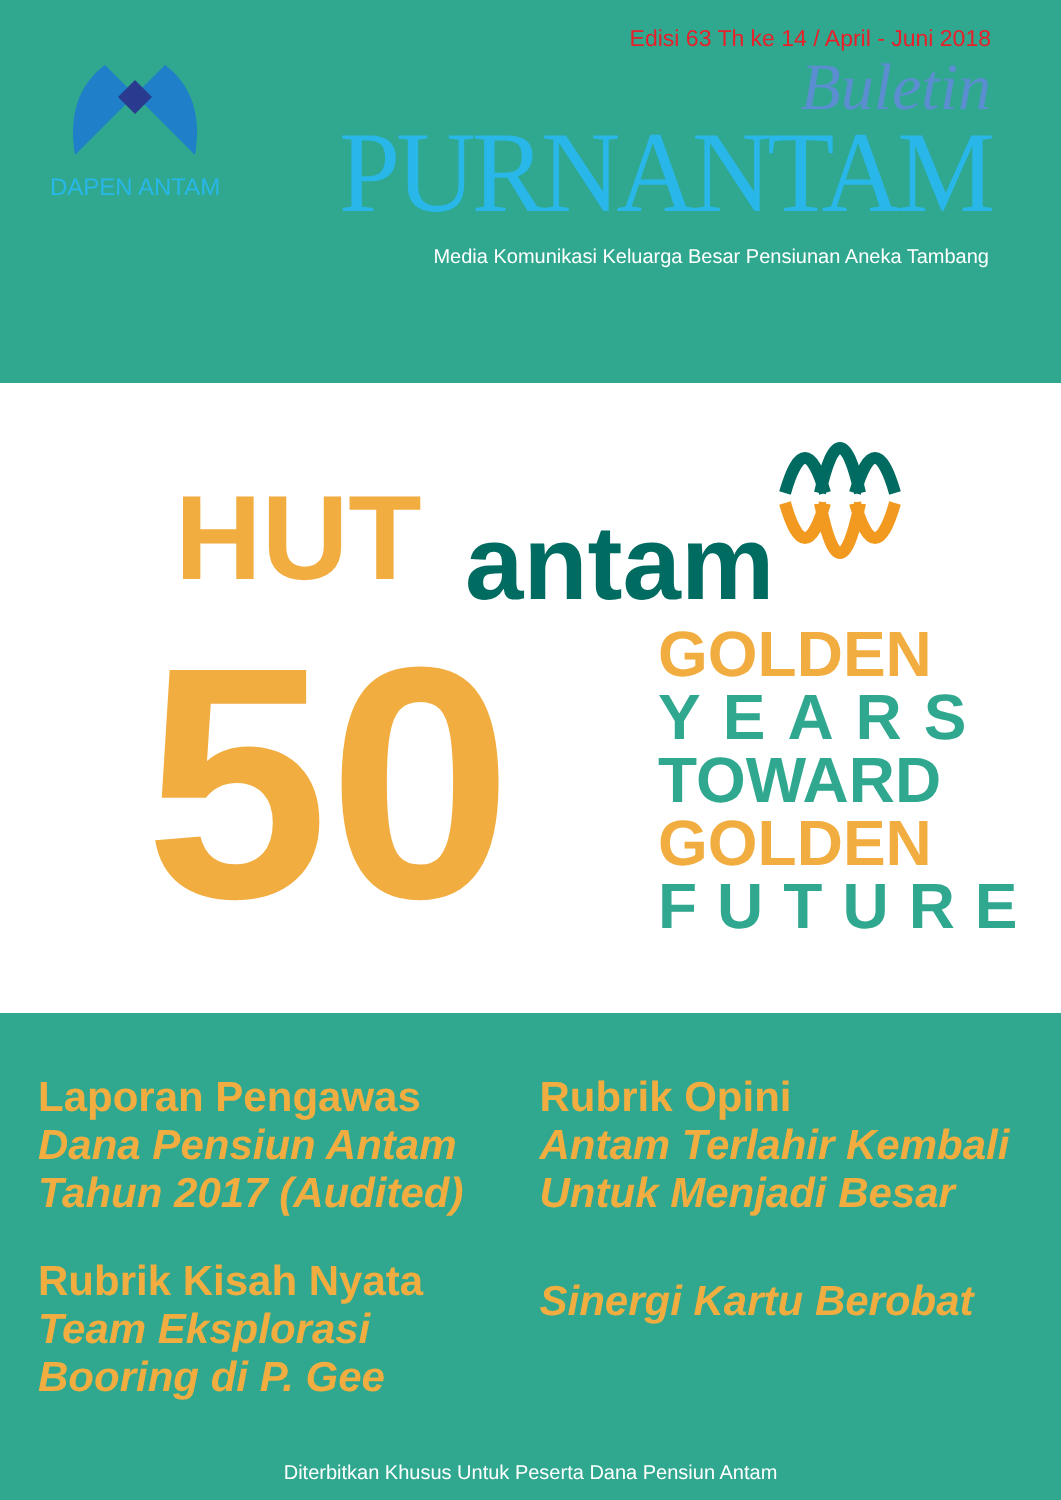DAPEN ANTAM
Edisi 63 Th ke 14 / April - Juni 2018
Buletin
PURNANTAM
Media Komunikasi Keluarga Besar Pensiunan Aneka Tambang
HUT antam
50
GOLDEN
YEARS
TOWARD
GOLDEN
FUTURE
Laporan Pengawas
Dana Pensiun Antam
Tahun 2017 (Audited)
Rubrik Kisah Nyata
Team Eksplorasi
Booring di P. Gee
Rubrik Opini
Antam Terlahir Kembali
Untuk Menjadi Besar
Sinergi Kartu Berobat
Diterbitkan Khusus Untuk Peserta Dana Pensiun Antam